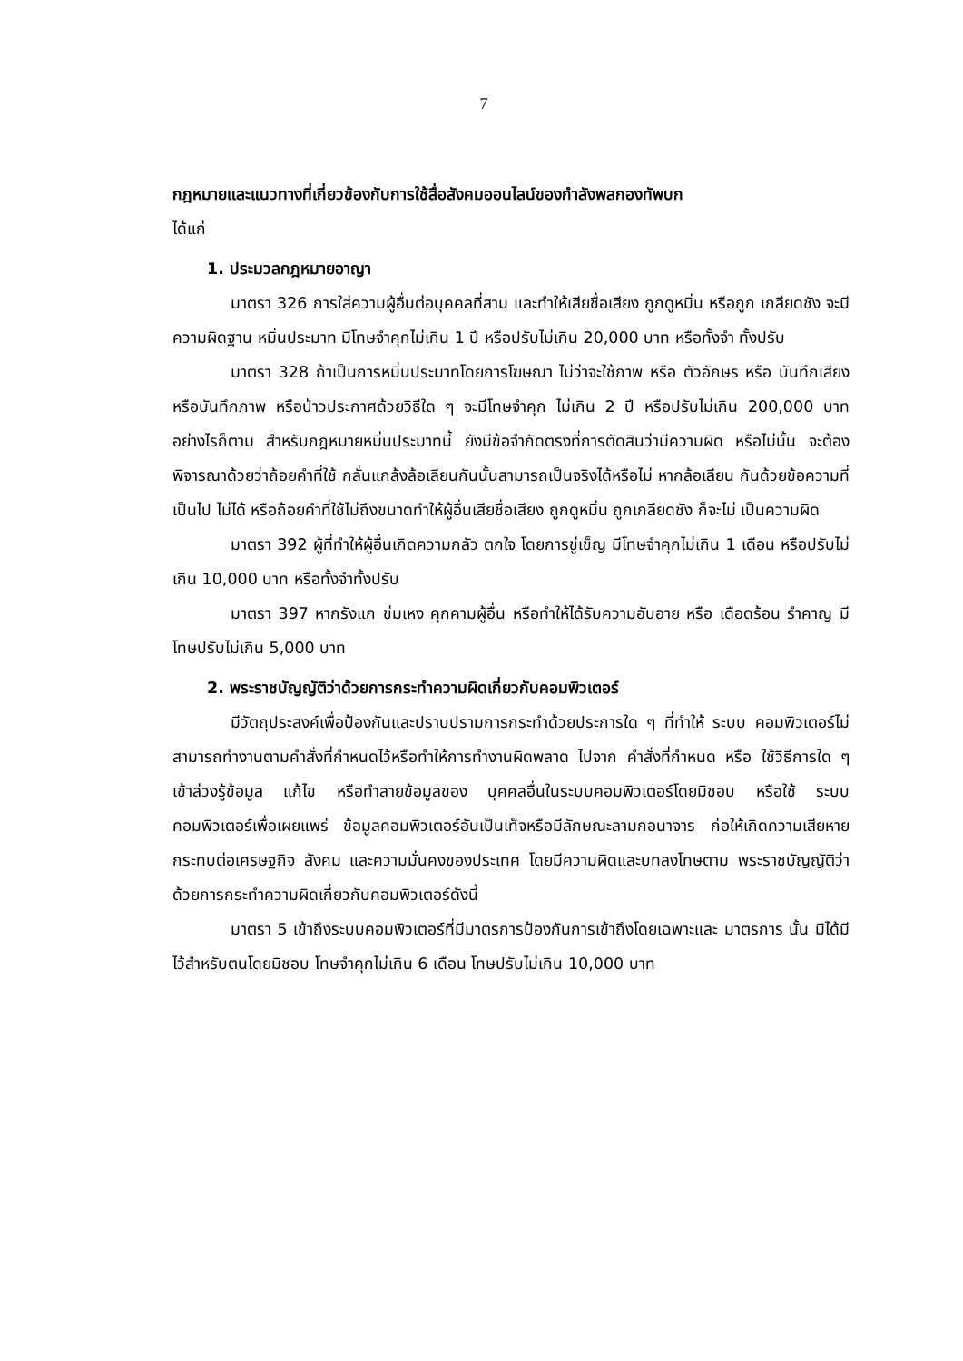7
กฎหมายและแนวทางที่เกี่ยวข้องกับการใช้สื่อสังคมออนไลน์ของกำลังพลกองทัพบก
ได้แก่
1. ประมวลกฎหมายอาญา
มาตรา 326 การใส่ความผู้อื่นต่อบุคคลที่สาม และทำให้เสียชื่อเสียง ถูกดูหมิ่น หรือถูก เกลียดชัง จะมีความผิดฐาน หมิ่นประมาท มีโทษจำคุกไม่เกิน 1 ปี หรือปรับไม่เกิน 20,000 บาท หรือทั้งจำ ทั้งปรับ
มาตรา 328 ถ้าเป็นการหมิ่นประมาทโดยการโฆษณา ไม่ว่าจะใช้ภาพ หรือ ตัวอักษร หรือ บันทึกเสียง หรือบันทึกภาพ หรือป่าวประกาศด้วยวิธีใด ๆ จะมีโทษจำคุก ไม่เกิน 2 ปี หรือปรับไม่เกิน 200,000 บาท อย่างไรก็ตาม สำหรับกฎหมายหมิ่นประมาทนี้ ยังมีข้อจำกัดตรงที่การตัดสินว่ามีความผิด หรือไม่นั้น จะต้องพิจารณาด้วยว่าถ้อยคำที่ใช้ กลั่นแกล้งล้อเลียนกันนั้นสามารถเป็นจริงได้หรือไม่ หากล้อเลียน กันด้วยข้อความที่เป็นไป ไม่ได้ หรือถ้อยคำที่ใช้ไม่ถึงขนาดทำให้ผู้อื่นเสียชื่อเสียง ถูกดูหมิ่น ถูกเกลียดชัง ก็จะไม่ เป็นความผิด
มาตรา 392 ผู้ที่ทำให้ผู้อื่นเกิดความกลัว ตกใจ โดยการขู่เข็ญ มีโทษจำคุกไม่เกิน 1 เดือน หรือปรับไม่เกิน 10,000 บาท หรือทั้งจำทั้งปรับ
มาตรา 397 หากรังแก ข่มเหง คุกคามผู้อื่น หรือทำให้ได้รับความอับอาย หรือ เดือดร้อน รำคาญ มีโทษปรับไม่เกิน 5,000 บาท
2. พระราชบัญญัติว่าด้วยการกระทำความผิดเกี่ยวกับคอมพิวเตอร์
มีวัตถุประสงค์เพื่อป้องกันและปราบปรามการกระทำด้วยประการใด ๆ ที่ทำให้ ระบบ คอมพิวเตอร์ไม่สามารถทำงานตามคำสั่งที่กำหนดไว้หรือทำให้การทำงานผิดพลาด ไปจาก คำสั่งที่กำหนด หรือ ใช้วิธีการใด ๆ เข้าล่วงรู้ข้อมูล แก้ไข หรือทำลายข้อมูลของ บุคคลอื่นในระบบคอมพิวเตอร์โดยมิชอบ หรือใช้ ระบบคอมพิวเตอร์เพื่อเผยแพร่ ข้อมูลคอมพิวเตอร์อันเป็นเท็จหรือมีลักษณะลามกอนาจาร ก่อให้เกิดความเสียหาย กระทบต่อเศรษฐกิจ สังคม และความมั่นคงของประเทศ โดยมีความผิดและบทลงโทษตาม พระราชบัญญัติว่าด้วยการกระทำความผิดเกี่ยวกับคอมพิวเตอร์ดังนี้
มาตรา 5 เข้าถึงระบบคอมพิวเตอร์ที่มีมาตรการป้องกันการเข้าถึงโดยเฉพาะและ มาตรการ นั้น มิได้มีไว้สำหรับตนโดยมิชอบ โทษจำคุกไม่เกิน 6 เดือน โทษปรับไม่เกิน 10,000 บาท